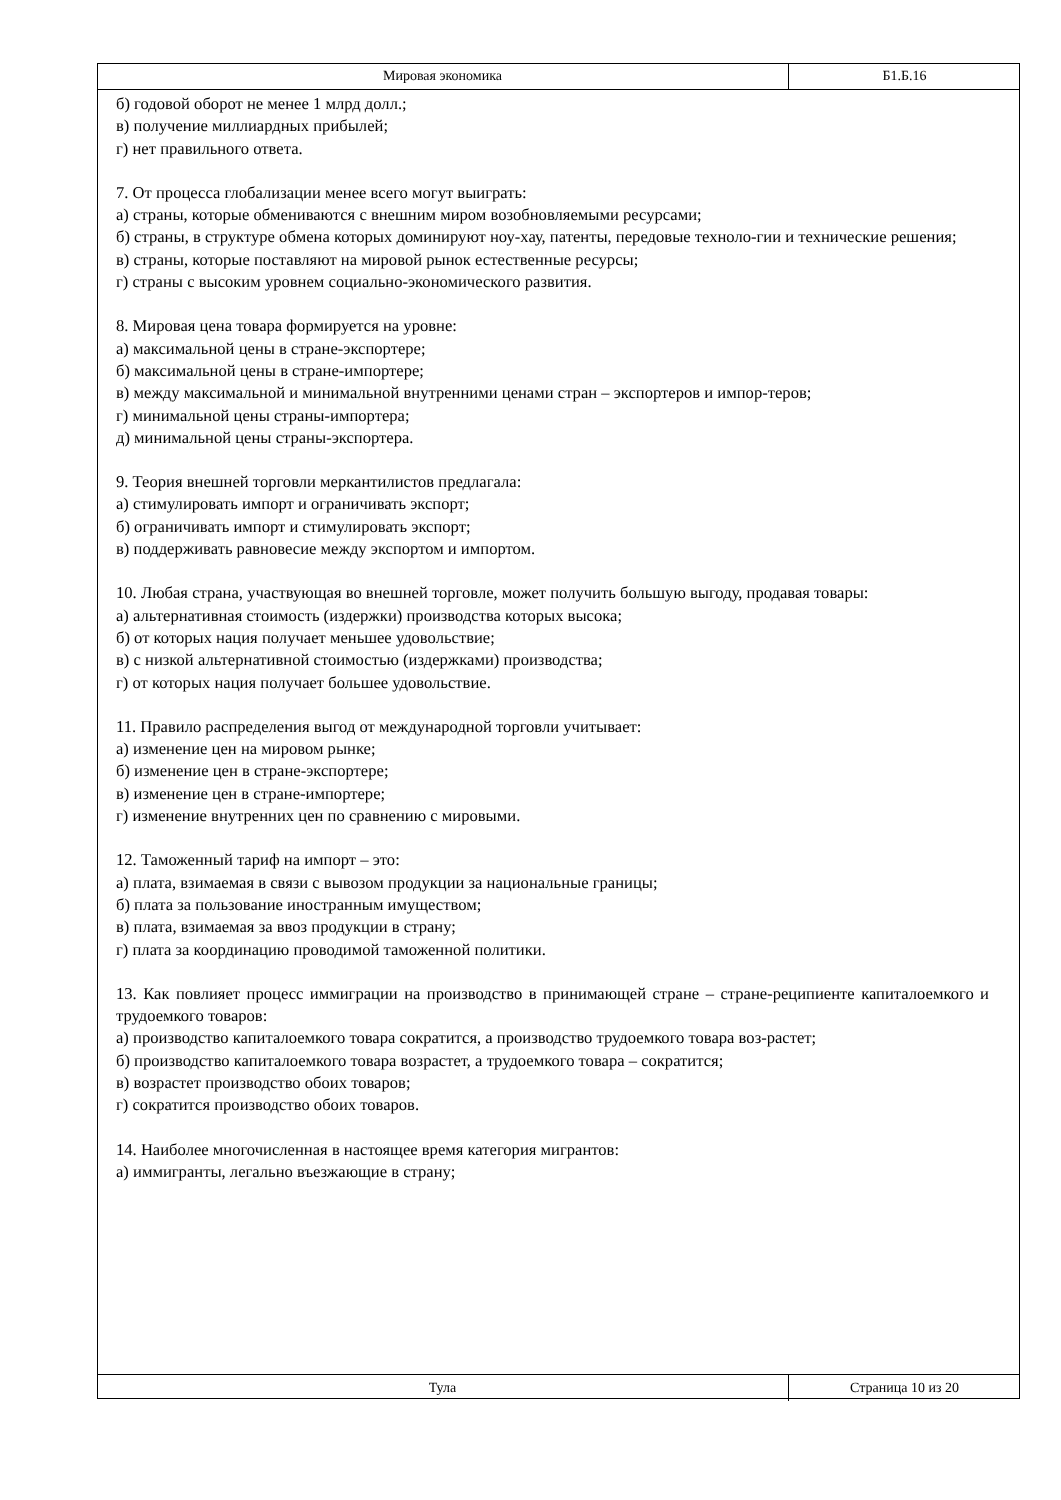Мировая экономика
Б1.Б.16
б) годовой оборот не менее 1 млрд долл.;
в) получение миллиардных прибылей;
г) нет правильного ответа.
7. От процесса глобализации менее всего могут выиграть:
а) страны, которые обмениваются с внешним миром возобновляемыми ресурсами;
б) страны, в структуре обмена которых доминируют ноу-хау, патенты, передовые техноло-гии и технические решения;
в) страны, которые поставляют на мировой рынок естественные ресурсы;
г) страны с высоким уровнем социально-экономического развития.
8. Мировая цена товара формируется на уровне:
а) максимальной цены в стране-экспортере;
б) максимальной цены в стране-импортере;
в) между максимальной и минимальной внутренними ценами стран – экспортеров и импор-теров;
г) минимальной цены страны-импортера;
д) минимальной цены страны-экспортера.
9. Теория внешней торговли меркантилистов предлагала:
а) стимулировать импорт и ограничивать экспорт;
б) ограничивать импорт и стимулировать экспорт;
в) поддерживать равновесие между экспортом и импортом.
10. Любая страна, участвующая во внешней торговле, может получить большую выгоду, продавая товары:
а) альтернативная стоимость (издержки) производства которых высока;
б) от которых нация получает меньшее удовольствие;
в) с низкой альтернативной стоимостью (издержками) производства;
г) от которых нация получает большее удовольствие.
11. Правило распределения выгод от международной торговли учитывает:
а) изменение цен на мировом рынке;
б) изменение цен в стране-экспортере;
в) изменение цен в стране-импортере;
г) изменение внутренних цен по сравнению с мировыми.
12. Таможенный тариф на импорт – это:
а) плата, взимаемая в связи с вывозом продукции за национальные границы;
б) плата за пользование иностранным имуществом;
в) плата, взимаемая за ввоз продукции в страну;
г) плата за координацию проводимой таможенной политики.
13. Как повлияет процесс иммиграции на производство в принимающей стране – стране-реципиенте капиталоемкого и трудоемкого товаров:
а) производство капиталоемкого товара сократится, а производство трудоемкого товара воз-растет;
б) производство капиталоемкого товара возрастет, а трудоемкого товара – сократится;
в) возрастет производство обоих товаров;
г) сократится производство обоих товаров.
14. Наиболее многочисленная в настоящее время категория мигрантов:
а) иммигранты, легально въезжающие в страну;
Тула
Страница 10 из 20